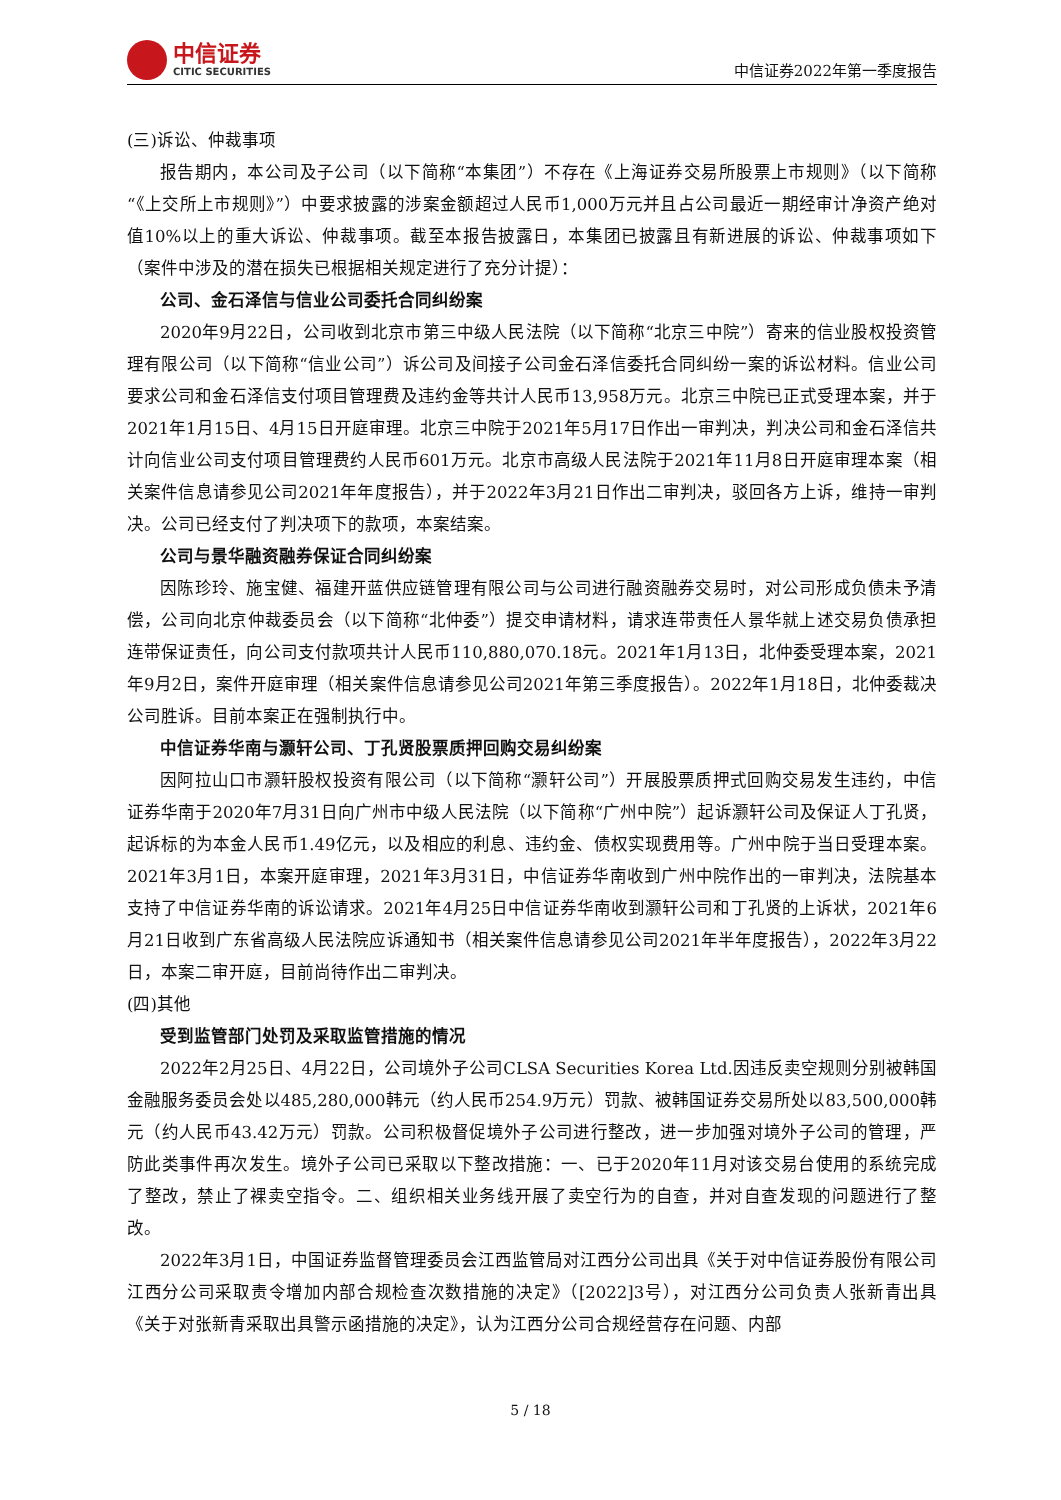中信证券
CITIC SECURITIES
中信证券2022年第一季度报告
(三)诉讼、仲裁事项
报告期内，本公司及子公司（以下简称“本集团”）不存在《上海证券交易所股票上市规则》（以下简称“《上交所上市规则》”）中要求披露的涉案金额超过人民币1,000万元并且占公司最近一期经审计净资产绝对值10%以上的重大诉讼、仲裁事项。截至本报告披露日，本集团已披露且有新进展的诉讼、仲裁事项如下（案件中涉及的潜在损失已根据相关规定进行了充分计提）：
公司、金石泽信与信业公司委托合同纠纷案
2020年9月22日，公司收到北京市第三中级人民法院（以下简称“北京三中院”）寄来的信业股权投资管理有限公司（以下简称“信业公司”）诉公司及间接子公司金石泽信委托合同纠纷一案的诉讼材料。信业公司要求公司和金石泽信支付项目管理费及违约金等共计人民币13,958万元。北京三中院已正式受理本案，并于2021年1月15日、4月15日开庭审理。北京三中院于2021年5月17日作出一审判决，判决公司和金石泽信共计向信业公司支付项目管理费约人民币601万元。北京市高级人民法院于2021年11月8日开庭审理本案（相关案件信息请参见公司2021年年度报告），并于2022年3月21日作出二审判决，驳回各方上诉，维持一审判决。公司已经支付了判决项下的款项，本案结案。
公司与景华融资融券保证合同纠纷案
因陈珍玲、施宝健、福建开蓝供应链管理有限公司与公司进行融资融券交易时，对公司形成负债未予清偿，公司向北京仲裁委员会（以下简称“北仲委”）提交申请材料，请求连带责任人景华就上述交易负债承担连带保证责任，向公司支付款项共计人民币110,880,070.18元。2021年1月13日，北仲委受理本案，2021年9月2日，案件开庭审理（相关案件信息请参见公司2021年第三季度报告）。2022年1月18日，北仲委裁决公司胜诉。目前本案正在强制执行中。
中信证券华南与灏轩公司、丁孔贤股票质押回购交易纠纷案
因阿拉山口市灏轩股权投资有限公司（以下简称“灏轩公司”）开展股票质押式回购交易发生违约，中信证券华南于2020年7月31日向广州市中级人民法院（以下简称“广州中院”）起诉灏轩公司及保证人丁孔贤，起诉标的为本金人民币1.49亿元，以及相应的利息、违约金、债权实现费用等。广州中院于当日受理本案。2021年3月1日，本案开庭审理，2021年3月31日，中信证券华南收到广州中院作出的一审判决，法院基本支持了中信证券华南的诉讼请求。2021年4月25日中信证券华南收到灏轩公司和丁孔贤的上诉状，2021年6月21日收到广东省高级人民法院应诉通知书（相关案件信息请参见公司2021年半年度报告），2022年3月22日，本案二审开庭，目前尚待作出二审判决。
(四)其他
受到监管部门处罚及采取监管措施的情况
2022年2月25日、4月22日，公司境外子公司CLSA Securities Korea Ltd.因违反卖空规则分别被韩国金融服务委员会处以485,280,000韩元（约人民币254.9万元）罚款、被韩国证券交易所处以83,500,000韩元（约人民币43.42万元）罚款。公司积极督促境外子公司进行整改，进一步加强对境外子公司的管理，严防此类事件再次发生。境外子公司已采取以下整改措施：一、已于2020年11月对该交易台使用的系统完成了整改，禁止了裸卖空指令。二、组织相关业务线开展了卖空行为的自查，并对自查发现的问题进行了整改。
2022年3月1日，中国证券监督管理委员会江西监管局对江西分公司出具《关于对中信证券股份有限公司江西分公司采取责令增加内部合规检查次数措施的决定》（[2022]3号），对江西分公司负责人张新青出具《关于对张新青采取出具警示函措施的决定》，认为江西分公司合规经营存在问题、内部
5 / 18